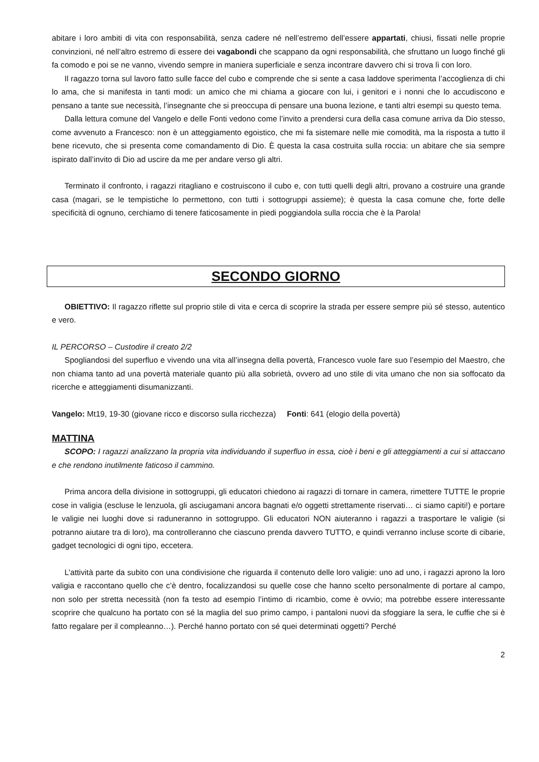abitare i loro ambiti di vita con responsabilità, senza cadere né nell’estremo dell’essere appartati, chiusi, fissati nelle proprie convinzioni, né nell’altro estremo di essere dei vagabondi che scappano da ogni responsabilità, che sfruttano un luogo finché gli fa comodo e poi se ne vanno, vivendo sempre in maniera superficiale e senza incontrare davvero chi si trova lì con loro.
Il ragazzo torna sul lavoro fatto sulle facce del cubo e comprende che si sente a casa laddove sperimenta l’accoglienza di chi lo ama, che si manifesta in tanti modi: un amico che mi chiama a giocare con lui, i genitori e i nonni che lo accudiscono e pensano a tante sue necessità, l’insegnante che si preoccupa di pensare una buona lezione, e tanti altri esempi su questo tema.
Dalla lettura comune del Vangelo e delle Fonti vedono come l’invito a prendersi cura della casa comune arriva da Dio stesso, come avvenuto a Francesco: non è un atteggiamento egoistico, che mi fa sistemare nelle mie comodità, ma la risposta a tutto il bene ricevuto, che si presenta come comandamento di Dio. È questa la casa costruita sulla roccia: un abitare che sia sempre ispirato dall’invito di Dio ad uscire da me per andare verso gli altri.
Terminato il confronto, i ragazzi ritagliano e costruiscono il cubo e, con tutti quelli degli altri, provano a costruire una grande casa (magari, se le tempistiche lo permettono, con tutti i sottogruppi assieme); è questa la casa comune che, forte delle specificità di ognuno, cerchiamo di tenere faticosamente in piedi poggiandola sulla roccia che è la Parola!
SECONDO GIORNO
OBIETTIVO: Il ragazzo riflette sul proprio stile di vita e cerca di scoprire la strada per essere sempre più sé stesso, autentico e vero.
IL PERCORSO – Custodire il creato 2/2
Spogliandosi del superfluo e vivendo una vita all’insegna della povertà, Francesco vuole fare suo l’esempio del Maestro, che non chiama tanto ad una povertà materiale quanto più alla sobrietà, ovvero ad uno stile di vita umano che non sia soffocato da ricerche e atteggiamenti disumanizzanti.
Vangelo: Mt19, 19-30 (giovane ricco e discorso sulla ricchezza) Fonti: 641 (elogio della povertà)
MATTINA
SCOPO: I ragazzi analizzano la propria vita individuando il superfluo in essa, cioè i beni e gli atteggiamenti a cui si attaccano e che rendono inutilmente faticoso il cammino.
Prima ancora della divisione in sottogruppi, gli educatori chiedono ai ragazzi di tornare in camera, rimettere TUTTE le proprie cose in valigia (escluse le lenzuola, gli asciugamani ancora bagnati e/o oggetti strettamente riservati… ci siamo capiti!) e portare le valigie nei luoghi dove si raduneranno in sottogruppo. Gli educatori NON aiuteranno i ragazzi a trasportare le valigie (si potranno aiutare tra di loro), ma controlleranno che ciascuno prenda davvero TUTTO, e quindi verranno incluse scorte di cibarie, gadget tecnologici di ogni tipo, eccetera.
L’attività parte da subito con una condivisione che riguarda il contenuto delle loro valigie: uno ad uno, i ragazzi aprono la loro valigia e raccontano quello che c’è dentro, focalizzandosi su quelle cose che hanno scelto personalmente di portare al campo, non solo per stretta necessità (non fa testo ad esempio l’intimo di ricambio, come è ovvio; ma potrebbe essere interessante scoprire che qualcuno ha portato con sé la maglia del suo primo campo, i pantaloni nuovi da sfoggiare la sera, le cuffie che si è fatto regalare per il compleanno…). Perché hanno portato con sé quei determinati oggetti? Perché
2